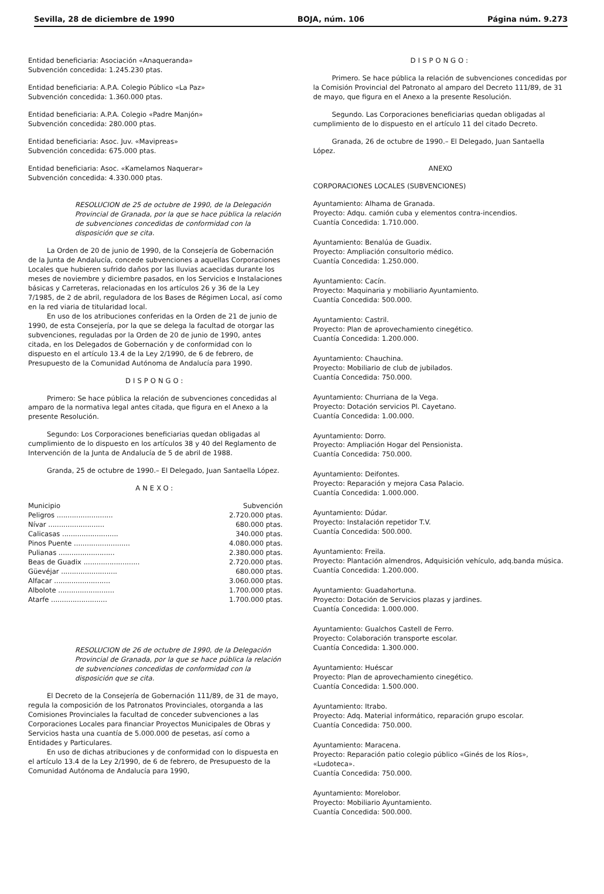Sevilla, 28 de diciembre de 1990 BOJA, núm. 106 Página núm. 9.273
Entidad beneficiaria: Asociación «Anaqueranda»
Subvención concedida: 1.245.230 ptas.
Entidad beneficiaria: A.P.A. Colegio Público «La Paz»
Subvención concedida: 1.360.000 ptas.
Entidad beneficiaria: A.P.A. Colegio «Padre Manjón»
Subvención concedida: 280.000 ptas.
Entidad beneficiaria: Asoc. Juv. «Mavipreas»
Subvención concedida: 675.000 ptas.
Entidad beneficiaria: Asoc. «Kamelamos Naquerar»
Subvención concedida: 4.330.000 ptas.
RESOLUCION de 25 de octubre de 1990, de la Delegación Provincial de Granada, por la que se hace pública la relación de subvenciones concedidas de conformidad con la disposición que se cita.
La Orden de 20 de junio de 1990, de la Consejería de Gobernación de la Junta de Andalucía, concede subvenciones a aquellas Corporaciones Locales que hubieren sufrido daños por las lluvias acaecidas durante los meses de noviembre y diciembre pasados, en los Servicios e Instalaciones básicas y Carreteras, relacionadas en los artículos 26 y 36 de la Ley 7/1985, de 2 de abril, reguladora de los Bases de Régimen Local, así como en la red viaria de titularidad local.
En uso de los atribuciones conferidas en la Orden de 21 de junio de 1990, de esta Consejería, por la que se delega la facultad de otorgar las subvenciones, reguladas por la Orden de 20 de junio de 1990, antes citada, en los Delegados de Gobernación y de conformidad con lo dispuesto en el artículo 13.4 de la Ley 2/1990, de 6 de febrero, de Presupuesto de la Comunidad Autónoma de Andalucía para 1990.
DISPONGO:
Primero: Se hace pública la relación de subvenciones concedidas al amparo de la normativa legal antes citada, que figura en el Anexo a la presente Resolución.
Segundo: Los Corporaciones beneficiarias quedan obligadas al cumplimiento de lo dispuesto en los artículos 38 y 40 del Reglamento de Intervención de la Junta de Andalucía de 5 de abril de 1988.
Granda, 25 de octubre de 1990.– El Delegado, Juan Santaella López.
ANEXO:
| Municipio | Subvención |
| --- | --- |
| Peligros .......................... | 2.720.000 ptas. |
| Nívar .......................... | 680.000 ptas. |
| Calicasas .......................... | 340.000 ptas. |
| Pinos Puente .......................... | 4.080.000 ptas. |
| Pulianas .......................... | 2.380.000 ptas. |
| Beas de Guadix .......................... | 2.720.000 ptas. |
| Güevéjar .......................... | 680.000 ptas. |
| Alfacar .......................... | 3.060.000 ptas. |
| Albolote .......................... | 1.700.000 ptas. |
| Atarfe .......................... | 1.700.000 ptas. |
RESOLUCION de 26 de octubre de 1990, de la Delegación Provincial de Granada, por la que se hace pública la relación de subvenciones concedidas de conformidad con la disposición que se cita.
El Decreto de la Consejería de Gobernación 111/89, de 31 de mayo, regula la composición de los Patronatos Provinciales, otorganda a las Comisiones Provinciales la facultad de conceder subvenciones a las Corporaciones Locales para financiar Proyectos Municipales de Obras y Servicios hasta una cuantía de 5.000.000 de pesetas, así como a Entidades y Particulares.
En uso de dichas atribuciones y de conformidad con lo dispuesta en el artículo 13.4 de la Ley 2/1990, de 6 de febrero, de Presupuesto de la Comunidad Autónoma de Andalucía para 1990,
DISPONGO:
Primero. Se hace pública la relación de subvenciones concedidas por la Comisión Provincial del Patronato al amparo del Decreto 111/89, de 31 de mayo, que figura en el Anexo a la presente Resolución.
Segundo. Las Corporaciones beneficiarias quedan obligadas al cumplimiento de lo dispuesto en el artículo 11 del citado Decreto.
Granada, 26 de octubre de 1990.– El Delegado, Juan Santaella López.
ANEXO
CORPORACIONES LOCALES (SUBVENCIONES)
Ayuntamiento: Alhama de Granada.
Proyecto: Adqu. camión cuba y elementos contra-incendios.
Cuantía Concedida: 1.710.000.
Ayuntamiento: Benalúa de Guadix.
Proyecto: Ampliación consultorio médico.
Cuantía Concedida: 1.250.000.
Ayuntamiento: Cacín.
Proyecto: Maquinaria y mobiliario Ayuntamiento.
Cuantía Concedida: 500.000.
Ayuntamiento: Castril.
Proyecto: Plan de aprovechamiento cinegético.
Cuantía Concedida: 1.200.000.
Ayuntamiento: Chauchina.
Proyecto: Mobiliario de club de jubilados.
Cuantía Concedida: 750.000.
Ayuntamiento: Churriana de la Vega.
Proyecto: Dotación servicios Pl. Cayetano.
Cuantía Concedida: 1.00.000.
Ayuntamiento: Dorro.
Proyecto: Ampliación Hogar del Pensionista.
Cuantía Concedida: 750.000.
Ayuntamiento: Deifontes.
Proyecto: Reparación y mejora Casa Palacio.
Cuantía Concedida: 1.000.000.
Ayuntamiento: Dúdar.
Proyecto: Instalación repetidor T.V.
Cuantía Concedida: 500.000.
Ayuntamiento: Freila.
Proyecto: Plantación almendros, Adquisición vehículo, adq.banda música.
Cuantía Concedida: 1.200.000.
Ayuntamiento: Guadahortuna.
Proyecto: Dotación de Servicios plazas y jardines.
Cuantía Concedida: 1.000.000.
Ayuntamiento: Gualchos Castell de Ferro.
Proyecto: Colaboración transporte escolar.
Cuantía Concedida: 1.300.000.
Ayuntamiento: Huéscar
Proyecto: Plan de aprovechamiento cinegético.
Cuantía Concedida: 1.500.000.
Ayuntamiento: Itrabo.
Proyecto: Adq. Material informático, reparación grupo escolar.
Cuantía Concedida: 750.000.
Ayuntamiento: Maracena.
Proyecto: Reparación patio colegio público «Ginés de los Ríos», «Ludoteca».
Cuantía Concedida: 750.000.
Ayuntamiento: Morelobor.
Proyecto: Mobiliario Ayuntamiento.
Cuantía Concedida: 500.000.